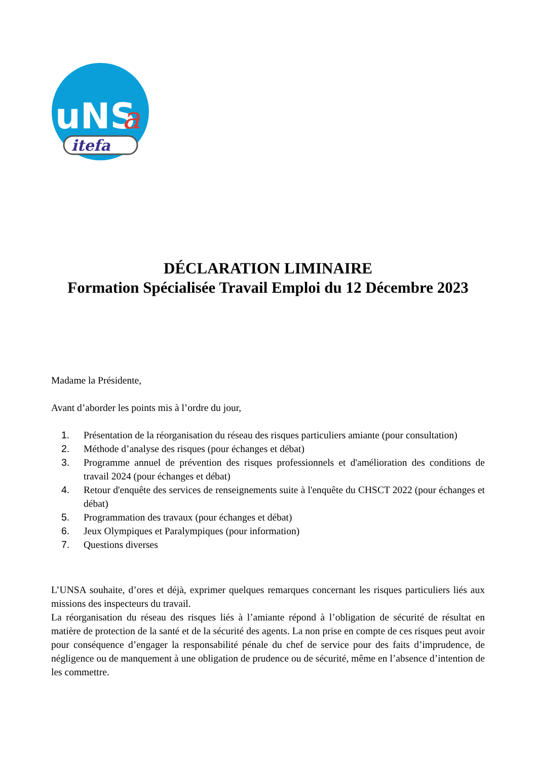uNS
a
itefa
DÉCLARATION LIMINAIRE
Formation Spécialisée Travail Emploi du 12 Décembre 2023
Madame la Présidente,
Avant d’aborder les points mis à l’ordre du jour,
1. Présentation de la réorganisation du réseau des risques particuliers amiante (pour consultation)
2. Méthode d’analyse des risques (pour échanges et débat)
3. Programme annuel de prévention des risques professionnels et d'amélioration des conditions de travail 2024 (pour échanges et débat)
4. Retour d'enquête des services de renseignements suite à l'enquête du CHSCT 2022 (pour échanges et débat)
5. Programmation des travaux (pour échanges et débat)
6. Jeux Olympiques et Paralympiques (pour information)
7. Questions diverses
L’UNSA souhaite, d’ores et déjà, exprimer quelques remarques concernant les risques particuliers liés aux missions des inspecteurs du travail.
La réorganisation du réseau des risques liés à l’amiante répond à l’obligation de sécurité de résultat en matière de protection de la santé et de la sécurité des agents. La non prise en compte de ces risques peut avoir pour conséquence d’engager la responsabilité pénale du chef de service pour des faits d’imprudence, de négligence ou de manquement à une obligation de prudence ou de sécurité, même en l’absence d’intention de les commettre.